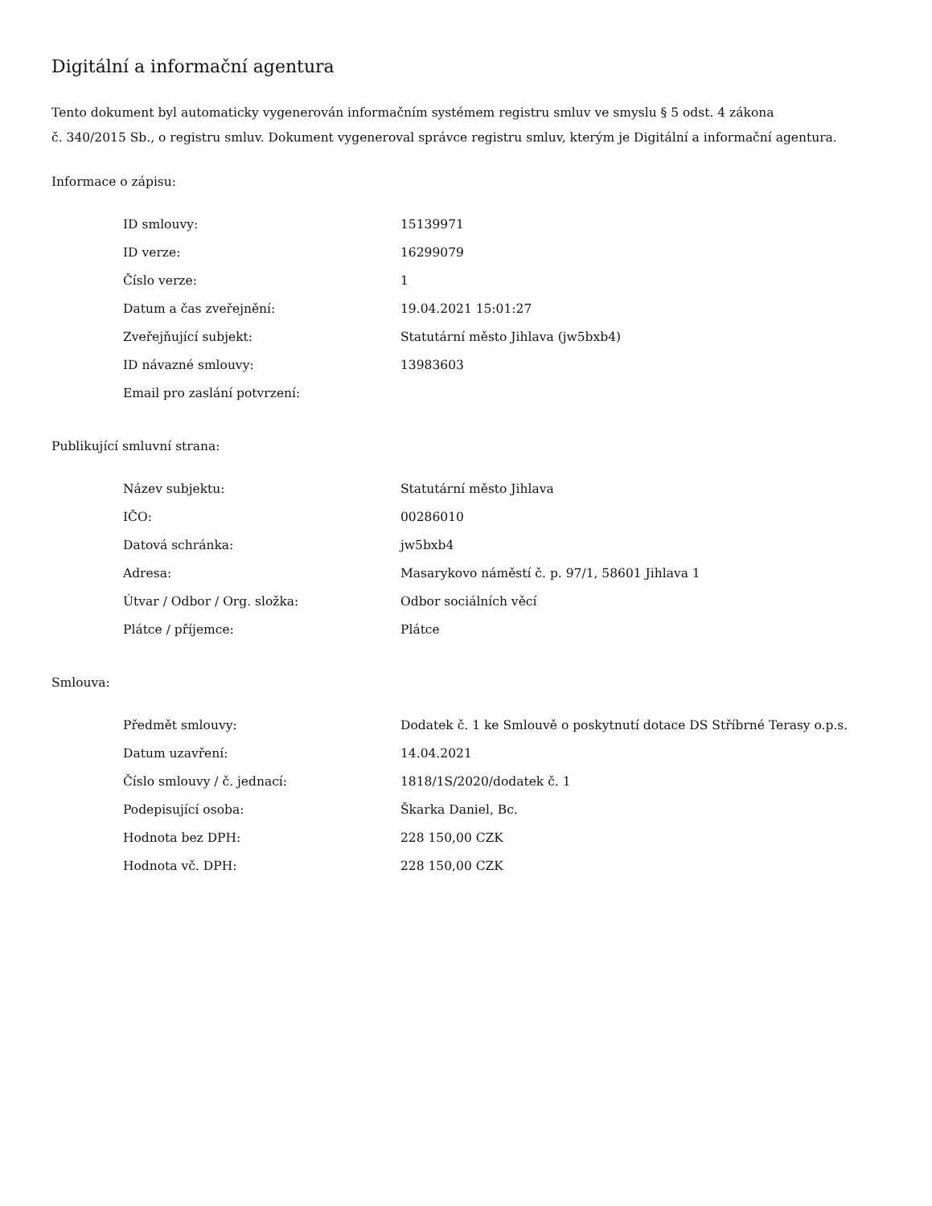Digitální a informační agentura
Tento dokument byl automaticky vygenerován informačním systémem registru smluv ve smyslu § 5 odst. 4 zákona
č. 340/2015 Sb., o registru smluv. Dokument vygeneroval správce registru smluv, kterým je Digitální a informační agentura.
Informace o zápisu:
| ID smlouvy: | 15139971 |
| ID verze: | 16299079 |
| Číslo verze: | 1 |
| Datum a čas zveřejnění: | 19.04.2021 15:01:27 |
| Zveřejňující subjekt: | Statutární město Jihlava (jw5bxb4) |
| ID návazné smlouvy: | 13983603 |
| Email pro zaslání potvrzení: | |
Publikující smluvní strana:
| Název subjektu: | Statutární město Jihlava |
| IČO: | 00286010 |
| Datová schránka: | jw5bxb4 |
| Adresa: | Masarykovo náměstí č. p. 97/1, 58601 Jihlava 1 |
| Útvar / Odbor / Org. složka: | Odbor sociálních věcí |
| Plátce / příjemce: | Plátce |
Smlouva:
| Předmět smlouvy: | Dodatek č. 1 ke Smlouvě o poskytnutí dotace DS Stříbrné Terasy o.p.s. |
| Datum uzavření: | 14.04.2021 |
| Číslo smlouvy / č. jednací: | 1818/1S/2020/dodatek č. 1 |
| Podepisující osoba: | Škarka Daniel, Bc. |
| Hodnota bez DPH: | 228 150,00 CZK |
| Hodnota vč. DPH: | 228 150,00 CZK |